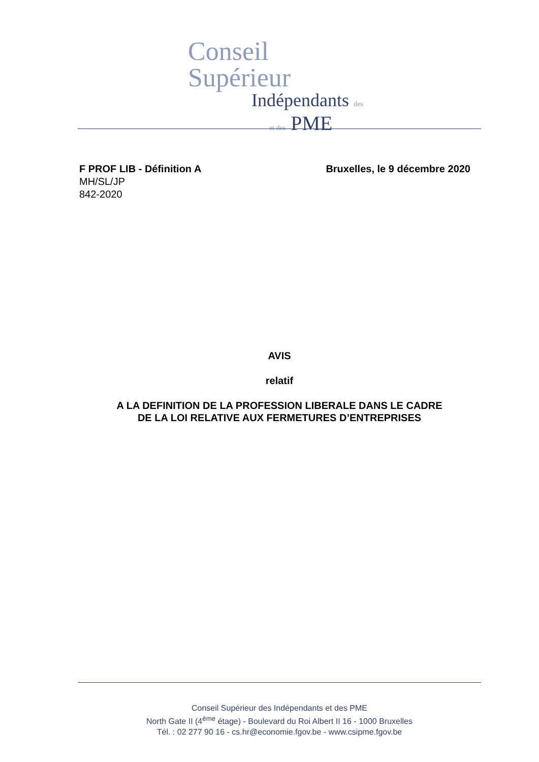Conseil Supérieur
Indépendants des
et des PME
Bruxelles, le 9 décembre 2020 F PROF LIB - Définition A
MH/SL/JP
842-2020
AVIS
relatif
A LA DEFINITION DE LA PROFESSION LIBERALE DANS LE CADRE
DE LA LOI RELATIVE AUX FERMETURES D’ENTREPRISES
Conseil Supérieur des Indépendants et des PME
North Gate II (4<sup>ème</sup> étage) - Boulevard du Roi Albert II 16 - 1000 Bruxelles
Tél. : 02 277 90 16 - cs.hr@economie.fgov.be - www.csipme.fgov.be